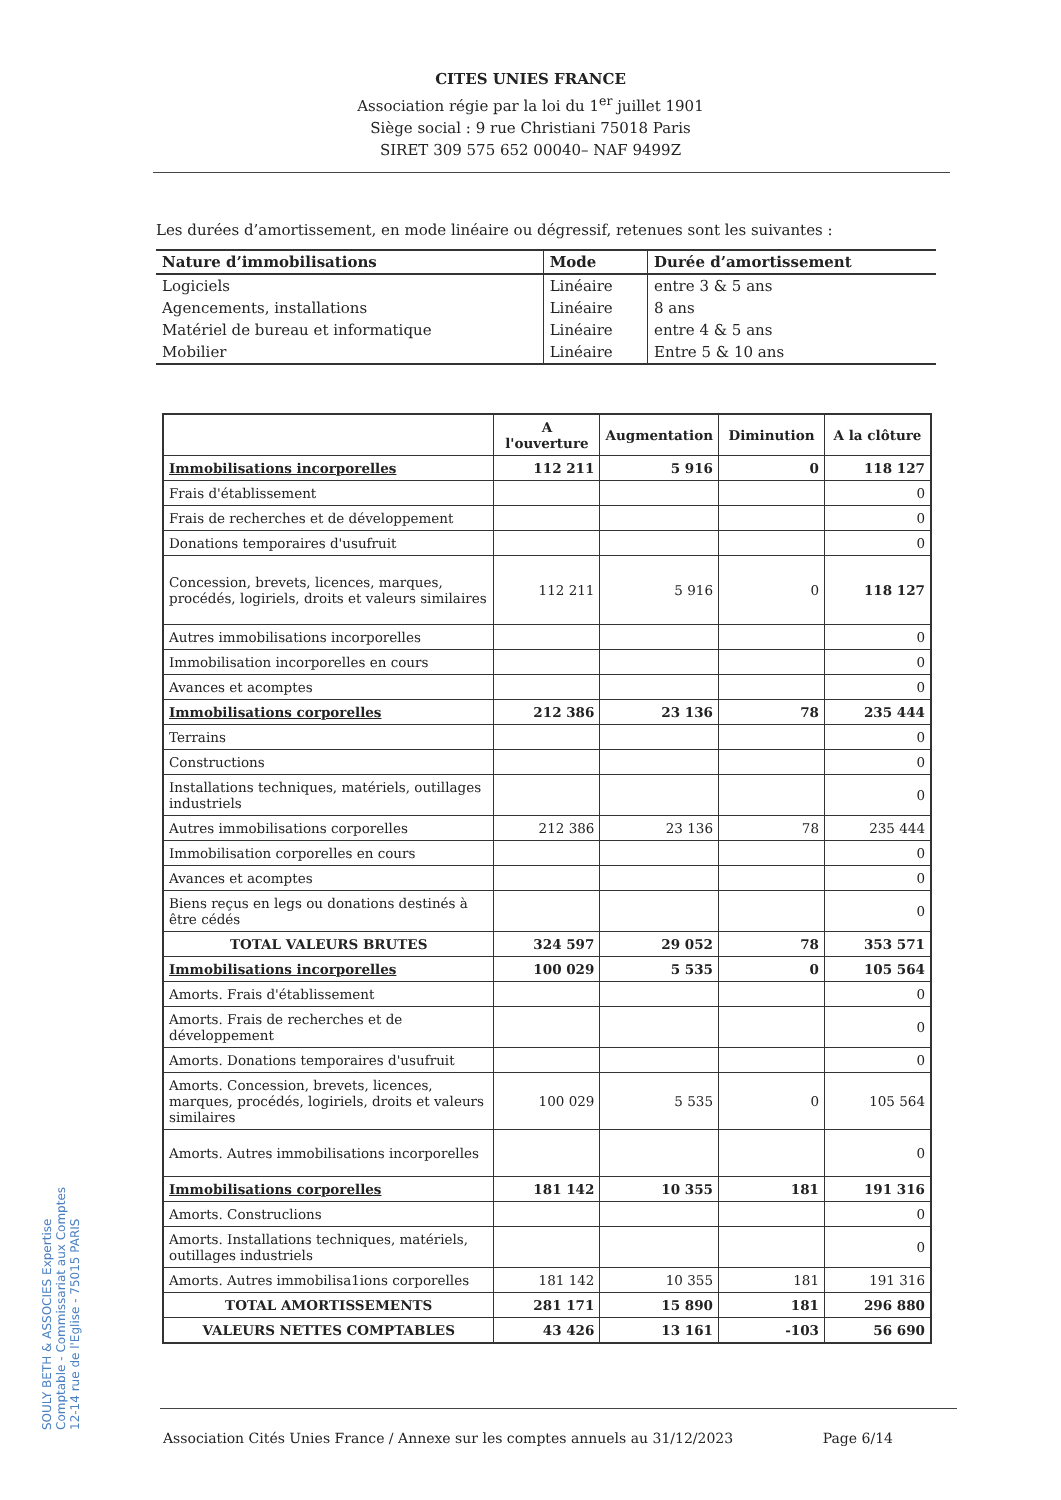CITES UNIES FRANCE
Association régie par la loi du 1<sup>er</sup> juillet 1901
Siège social : 9 rue Christiani 75018 Paris
SIRET 309 575 652 00040– NAF 9499Z
Les durées d’amortissement, en mode linéaire ou dégressif, retenues sont les suivantes :
| Nature d’immobilisations | Mode | Durée d’amortissement |
| --- | --- | --- |
| Logiciels | Linéaire | entre 3 & 5 ans |
| Agencements, installations | Linéaire | 8 ans |
| Matériel de bureau et informatique | Linéaire | entre 4 & 5 ans |
| Mobilier | Linéaire | Entre 5 & 10 ans |
| | A l'ouverture | Augmentation | Diminution | A la clôture |
| --- | --- | --- | --- | --- |
| Immobilisations incorporelles | 112 211 | 5 916 | 0 | 118 127 |
| Frais d'établissement | | | | 0 |
| Frais de recherches et de développement | | | | 0 |
| Donations temporaires d'usufruit | | | | 0 |
| Concession, brevets, licences, marques, procédés, logiriels, droits et valeurs similaires | 112 211 | 5 916 | 0 | 118 127 |
| Autres immobilisations incorporelles | | | | 0 |
| Immobilisation incorporelles en cours | | | | 0 |
| Avances et acomptes | | | | 0 |
| Immobilisations corporelles | 212 386 | 23 136 | 78 | 235 444 |
| Terrains | | | | 0 |
| Constructions | | | | 0 |
| Installations techniques, matériels, outillages industriels | | | | 0 |
| Autres immobilisations corporelles | 212 386 | 23 136 | 78 | 235 444 |
| Immobilisation corporelles en cours | | | | 0 |
| Avances et acomptes | | | | 0 |
| Biens reçus en legs ou donations destinés à être cédés | | | | 0 |
| TOTAL VALEURS BRUTES | 324 597 | 29 052 | 78 | 353 571 |
| Immobilisations incorporelles | 100 029 | 5 535 | 0 | 105 564 |
| Amorts. Frais d'établissement | | | | 0 |
| Amorts. Frais de recherches et de développement | | | | 0 |
| Amorts. Donations temporaires d'usufruit | | | | 0 |
| Amorts. Concession, brevets, licences, marques, procédés, logiriels, droits et valeurs similaires | 100 029 | 5 535 | 0 | 105 564 |
| Amorts. Autres immobilisations incorporelles | | | | 0 |
| Immobilisations corporelles | 181 142 | 10 355 | 181 | 191 316 |
| Amorts. Construclions | | | | 0 |
| Amorts. Installations techniques, matériels, outillages industriels | | | | 0 |
| Amorts. Autres immobilisa1ions corporelles | 181 142 | 10 355 | 181 | 191 316 |
| TOTAL AMORTISSEMENTS | 281 171 | 15 890 | 181 | 296 880 |
| VALEURS NETTES COMPTABLES | 43 426 | 13 161 | -103 | 56 690 |
Association Cités Unies France / Annexe sur les comptes annuels au 31/12/2023 Page 6/14
SOULY BETH & ASSOCIES Expertise Comptable - Commissariat aux Comptes 12-14 rue de l'Eglise - 75015 PARIS